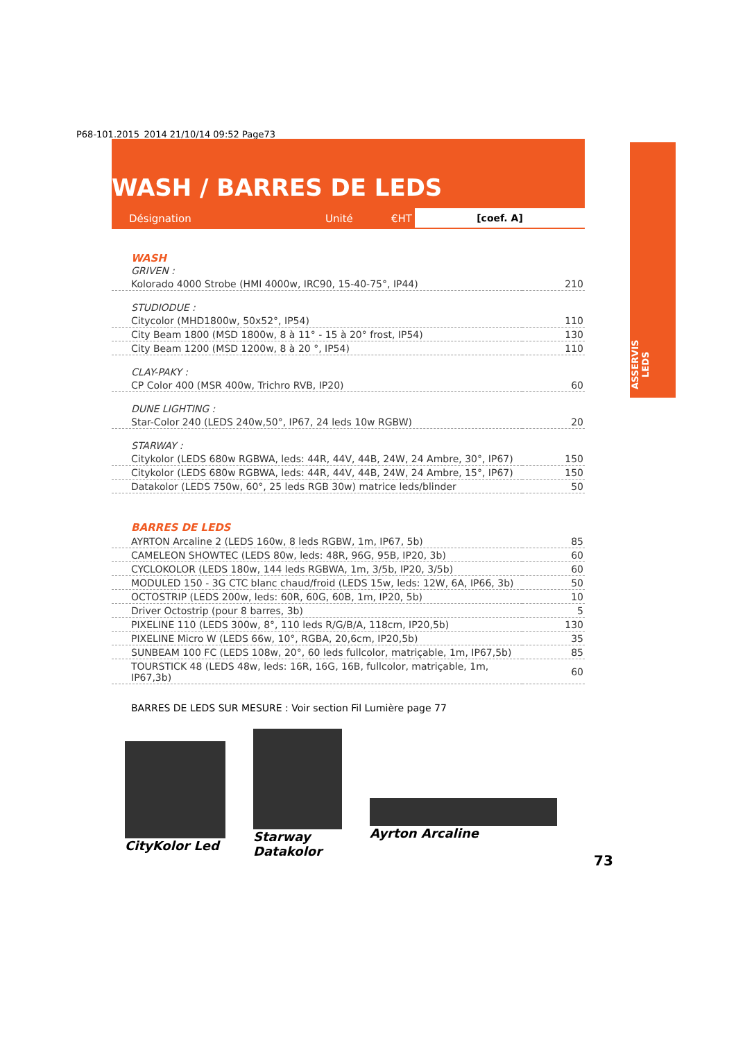P68-101.2015_2014 21/10/14 09:52 Page73
WASH / BARRES DE LEDS
[coef. A]
Désignation Unité €HT
| WASH | |
| GRIVEN : | |
| Kolorado 4000 Strobe (HMI 4000w, IRC90, 15-40-75°, IP44) | 210 |
| STUDIODUE : | |
| Citycolor (MHD1800w, 50x52°, IP54) | 110 |
| City Beam 1800 (MSD 1800w, 8 à 11° - 15 à 20° frost, IP54) | 130 |
| City Beam 1200 (MSD 1200w, 8 à 20 °, IP54) | 110 |
| CLAY-PAKY : | |
| CP Color 400 (MSR 400w, Trichro RVB, IP20) | 60 |
| DUNE LIGHTING : | |
| Star-Color 240 (LEDS 240w,50°, IP67, 24 leds 10w RGBW) | 20 |
| STARWAY : | |
| Citykolor (LEDS 680w RGBWA, leds: 44R, 44V, 44B, 24W, 24 Ambre, 30°, IP67) | 150 |
| Citykolor (LEDS 680w RGBWA, leds: 44R, 44V, 44B, 24W, 24 Ambre, 15°, IP67) | 150 |
| Datakolor (LEDS 750w, 60°, 25 leds RGB 30w) matrice leds/blinder | 50 |
| BARRES DE LEDS | |
| AYRTON Arcaline 2 (LEDS 160w, 8 leds RGBW, 1m, IP67, 5b) | 85 |
| CAMELEON SHOWTEC (LEDS 80w, leds: 48R, 96G, 95B, IP20, 3b) | 60 |
| CYCLOKOLOR (LEDS 180w, 144 leds RGBWA, 1m, 3/5b, IP20, 3/5b) | 60 |
| MODULED 150 - 3G CTC blanc chaud/froid (LEDS 15w, leds: 12W, 6A, IP66, 3b) | 50 |
| OCTOSTRIP (LEDS 200w, leds: 60R, 60G, 60B, 1m, IP20, 5b) | 10 |
| Driver Octostrip (pour 8 barres, 3b) | 5 |
| PIXELINE 110 (LEDS 300w, 8°, 110 leds R/G/B/A, 118cm, IP20,5b) | 130 |
| PIXELINE Micro W (LEDS 66w, 10°, RGBA, 20,6cm, IP20,5b) | 35 |
| SUNBEAM 100 FC (LEDS 108w, 20°, 60 leds fullcolor, matriçable, 1m, IP67,5b) | 85 |
| TOURSTICK 48 (LEDS 48w, leds: 16R, 16G, 16B, fullcolor, matriçable, 1m, IP67,3b) | 60 |
BARRES DE LEDS SUR MESURE : Voir section Fil Lumière page 77
ASSERVIS LEDS
CityKolor Led Starway
Datakolor
Ayrton Arcaline
73